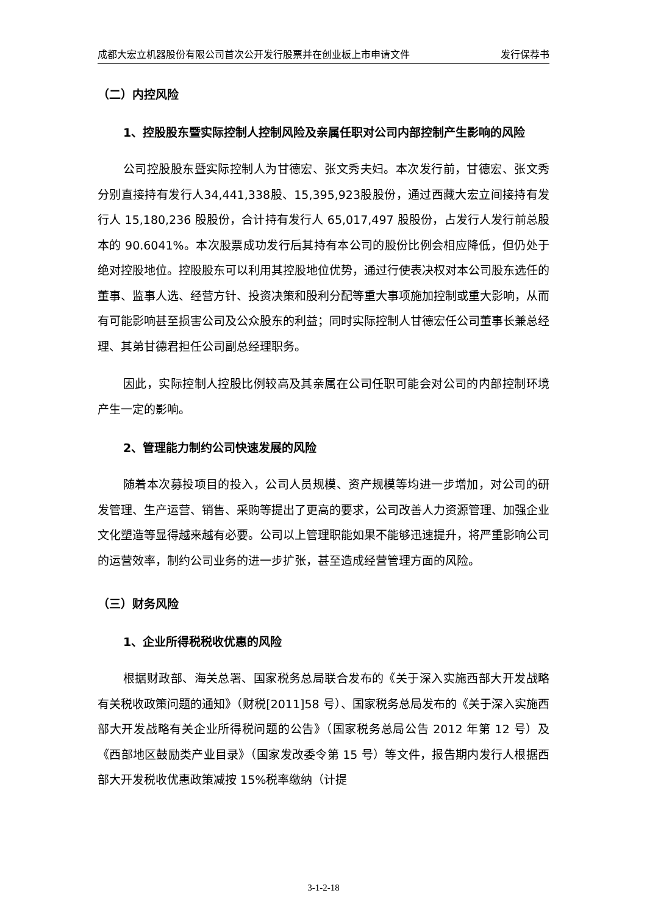成都大宏立机器股份有限公司首次公开发行股票并在创业板上市申请文件 发行保荐书
（二）内控风险
1、控股股东暨实际控制人控制风险及亲属任职对公司内部控制产生影响的风险
公司控股股东暨实际控制人为甘德宏、张文秀夫妇。本次发行前，甘德宏、张文秀分别直接持有发行人34,441,338股、15,395,923股股份，通过西藏大宏立间接持有发行人 15,180,236 股股份，合计持有发行人 65,017,497 股股份，占发行人发行前总股本的 90.6041%。本次股票成功发行后其持有本公司的股份比例会相应降低，但仍处于绝对控股地位。控股股东可以利用其控股地位优势，通过行使表决权对本公司股东选任的董事、监事人选、经营方针、投资决策和股利分配等重大事项施加控制或重大影响，从而有可能影响甚至损害公司及公众股东的利益；同时实际控制人甘德宏任公司董事长兼总经理、其弟甘德君担任公司副总经理职务。
因此，实际控制人控股比例较高及其亲属在公司任职可能会对公司的内部控制环境产生一定的影响。
2、管理能力制约公司快速发展的风险
随着本次募投项目的投入，公司人员规模、资产规模等均进一步增加，对公司的研发管理、生产运营、销售、采购等提出了更高的要求，公司改善人力资源管理、加强企业文化塑造等显得越来越有必要。公司以上管理职能如果不能够迅速提升，将严重影响公司的运营效率，制约公司业务的进一步扩张，甚至造成经营管理方面的风险。
（三）财务风险
1、企业所得税税收优惠的风险
根据财政部、海关总署、国家税务总局联合发布的《关于深入实施西部大开发战略有关税收政策问题的通知》（财税[2011]58 号）、国家税务总局发布的《关于深入实施西部大开发战略有关企业所得税问题的公告》（国家税务总局公告 2012 年第 12 号）及《西部地区鼓励类产业目录》（国家发改委令第 15 号）等文件，报告期内发行人根据西部大开发税收优惠政策减按 15%税率缴纳（计提
3-1-2-18